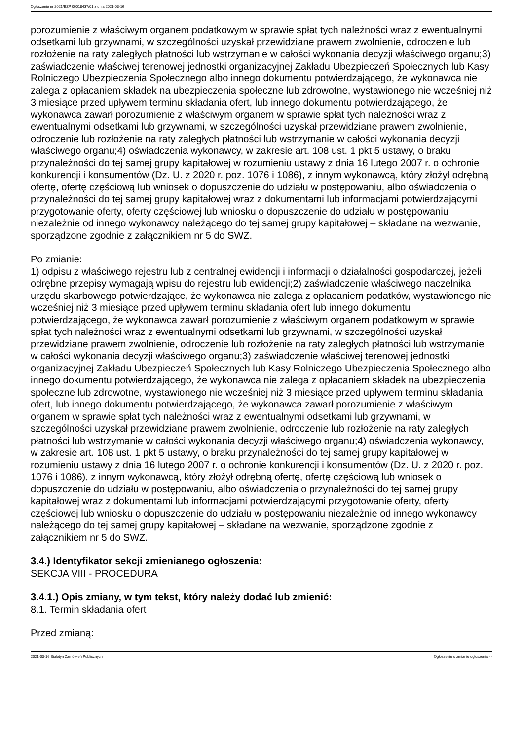Ogłoszenie nr 2021/BZP 00018437/01 z dnia 2021-03-16
porozumienie z właściwym organem podatkowym w sprawie spłat tych należności wraz z ewentualnymi odsetkami lub grzywnami, w szczególności uzyskał przewidziane prawem zwolnienie, odroczenie lub rozłożenie na raty zaległych płatności lub wstrzymanie w całości wykonania decyzji właściwego organu;3) zaświadczenie właściwej terenowej jednostki organizacyjnej Zakładu Ubezpieczeń Społecznych lub Kasy Rolniczego Ubezpieczenia Społecznego albo innego dokumentu potwierdzającego, że wykonawca nie zalega z opłacaniem składek na ubezpieczenia społeczne lub zdrowotne, wystawionego nie wcześniej niż 3 miesiące przed upływem terminu składania ofert, lub innego dokumentu potwierdzającego, że wykonawca zawarł porozumienie z właściwym organem w sprawie spłat tych należności wraz z ewentualnymi odsetkami lub grzywnami, w szczególności uzyskał przewidziane prawem zwolnienie, odroczenie lub rozłożenie na raty zaległych płatności lub wstrzymanie w całości wykonania decyzji właściwego organu;4) oświadczenia wykonawcy, w zakresie art. 108 ust. 1 pkt 5 ustawy, o braku przynależności do tej samej grupy kapitałowej w rozumieniu ustawy z dnia 16 lutego 2007 r. o ochronie konkurencji i konsumentów (Dz. U. z 2020 r. poz. 1076 i 1086), z innym wykonawcą, który złożył odrębną ofertę, ofertę częściową lub wniosek o dopuszczenie do udziału w postępowaniu, albo oświadczenia o przynależności do tej samej grupy kapitałowej wraz z dokumentami lub informacjami potwierdzającymi przygotowanie oferty, oferty częściowej lub wniosku o dopuszczenie do udziału w postępowaniu niezależnie od innego wykonawcy należącego do tej samej grupy kapitałowej – składane na wezwanie, sporządzone zgodnie z załącznikiem nr 5 do SWZ.
Po zmianie:
1) odpisu z właściwego rejestru lub z centralnej ewidencji i informacji o działalności gospodarczej, jeżeli odrębne przepisy wymagają wpisu do rejestru lub ewidencji;2) zaświadczenie właściwego naczelnika urzędu skarbowego potwierdzające, że wykonawca nie zalega z opłacaniem podatków, wystawionego nie wcześniej niż 3 miesiące przed upływem terminu składania ofert lub innego dokumentu potwierdzającego, że wykonawca zawarł porozumienie z właściwym organem podatkowym w sprawie spłat tych należności wraz z ewentualnymi odsetkami lub grzywnami, w szczególności uzyskał przewidziane prawem zwolnienie, odroczenie lub rozłożenie na raty zaległych płatności lub wstrzymanie w całości wykonania decyzji właściwego organu;3) zaświadczenie właściwej terenowej jednostki organizacyjnej Zakładu Ubezpieczeń Społecznych lub Kasy Rolniczego Ubezpieczenia Społecznego albo innego dokumentu potwierdzającego, że wykonawca nie zalega z opłacaniem składek na ubezpieczenia społeczne lub zdrowotne, wystawionego nie wcześniej niż 3 miesiące przed upływem terminu składania ofert, lub innego dokumentu potwierdzającego, że wykonawca zawarł porozumienie z właściwym organem w sprawie spłat tych należności wraz z ewentualnymi odsetkami lub grzywnami, w szczególności uzyskał przewidziane prawem zwolnienie, odroczenie lub rozłożenie na raty zaległych płatności lub wstrzymanie w całości wykonania decyzji właściwego organu;4) oświadczenia wykonawcy, w zakresie art. 108 ust. 1 pkt 5 ustawy, o braku przynależności do tej samej grupy kapitałowej w rozumieniu ustawy z dnia 16 lutego 2007 r. o ochronie konkurencji i konsumentów (Dz. U. z 2020 r. poz. 1076 i 1086), z innym wykonawcą, który złożył odrębną ofertę, ofertę częściową lub wniosek o dopuszczenie do udziału w postępowaniu, albo oświadczenia o przynależności do tej samej grupy kapitałowej wraz z dokumentami lub informacjami potwierdzającymi przygotowanie oferty, oferty częściowej lub wniosku o dopuszczenie do udziału w postępowaniu niezależnie od innego wykonawcy należącego do tej samej grupy kapitałowej – składane na wezwanie, sporządzone zgodnie z załącznikiem nr 5 do SWZ.
3.4.) Identyfikator sekcji zmienianego ogłoszenia:
SEKCJA VIII - PROCEDURA
3.4.1.) Opis zmiany, w tym tekst, który należy dodać lub zmienić:
8.1. Termin składania ofert
Przed zmianą:
2021-03-16 Biuletyn Zamówień Publicznych Ogłoszenie o zmianie ogłoszenia - -